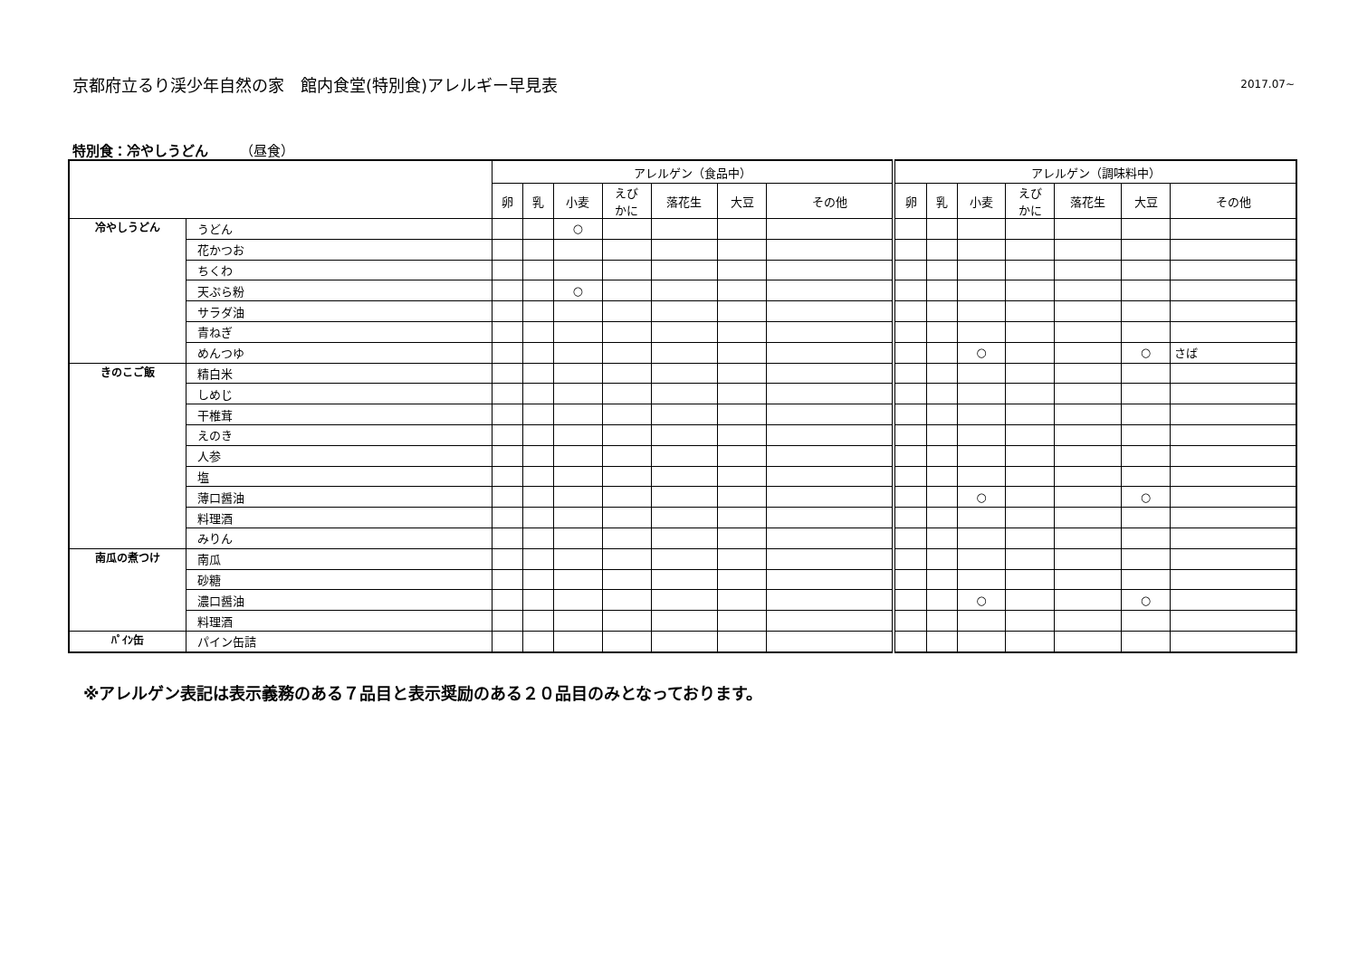京都府立るり渓少年自然の家　館内食堂(特別食)アレルギー早見表
2017.07~
特別食：冷やしうどん （昼食）
| | | アレルゲン（食品中） | | | | | | | アレルゲン（調味料中） | | | | | | |
| --- | --- | --- | --- | --- | --- | --- | --- | --- | --- | --- | --- | --- | --- | --- | --- |
| | | 卵 | 乳 | 小麦 | えび かに | 落花生 | 大豆 | その他 | 卵 | 乳 | 小麦 | えび かに | 落花生 | 大豆 | その他 |
| 冷やしうどん | うどん | | | ○ | | | | | | | | | | | |
| | 花かつお | | | | | | | | | | | | | | |
| | ちくわ | | | | | | | | | | | | | | |
| | 天ぷら粉 | | | ○ | | | | | | | | | | | |
| | サラダ油 | | | | | | | | | | | | | | |
| | 青ねぎ | | | | | | | | | | | | | | |
| | めんつゆ | | | | | | | | | | ○ | | | ○ | さば |
| きのこご飯 | 精白米 | | | | | | | | | | | | | | |
| | しめじ | | | | | | | | | | | | | | |
| | 干椎茸 | | | | | | | | | | | | | | |
| | えのき | | | | | | | | | | | | | | |
| | 人参 | | | | | | | | | | | | | | |
| | 塩 | | | | | | | | | | | | | | |
| | 薄口醤油 | | | | | | | | | | ○ | | | ○ | |
| | 料理酒 | | | | | | | | | | | | | | |
| | みりん | | | | | | | | | | | | | | |
| 南瓜の煮つけ | 南瓜 | | | | | | | | | | | | | | |
| | 砂糖 | | | | | | | | | | | | | | |
| | 濃口醤油 | | | | | | | | | | ○ | | | ○ | |
| | 料理酒 | | | | | | | | | | | | | | |
| ﾊﾟｲﾝ缶 | パイン缶詰 | | | | | | | | | | | | | | |
※アレルゲン表記は表示義務のある７品目と表示奨励のある２０品目のみとなっております。